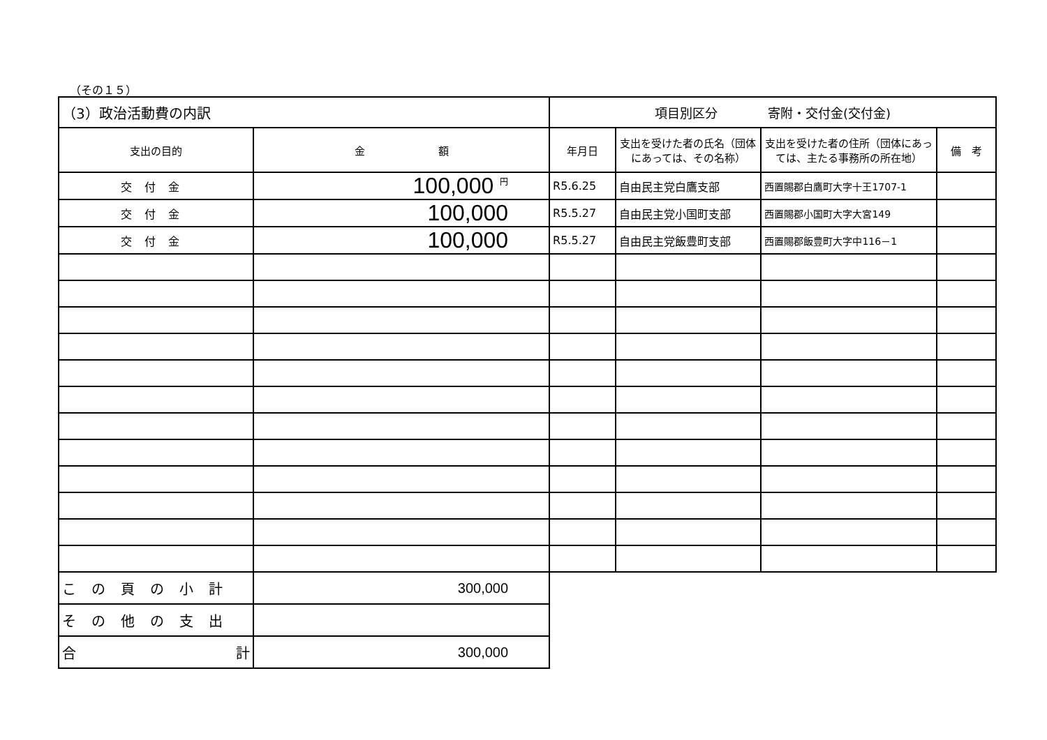（その１５）
| （3）政治活動費の内訳 | | 項目別区分 寄附・交付金(交付金) | | | |
| 支出の目的 | 金 額 | 年月日 | 支出を受けた者の氏名（団体にあっては、その名称） | 支出を受けた者の住所（団体にあっては、主たる事務所の所在地） | 備 考 |
| 交付金 | 100,000 <sup>円</sup> | R5.6.25 | 自由民主党白鷹支部 | 西置賜郡白鷹町大字十王1707-1 | |
| 交付金 | 100,000 | R5.5.27 | 自由民主党小国町支部 | 西置賜郡小国町大字大宮149 | |
| 交付金 | 100,000 | R5.5.27 | 自由民主党飯豊町支部 | 西置賜郡飯豊町大字中116－1 | |
| この頁の小計 | 300,000 | | | | |
| その他の支出 | | | | | |
| 合 計 | 300,000 | | | | |